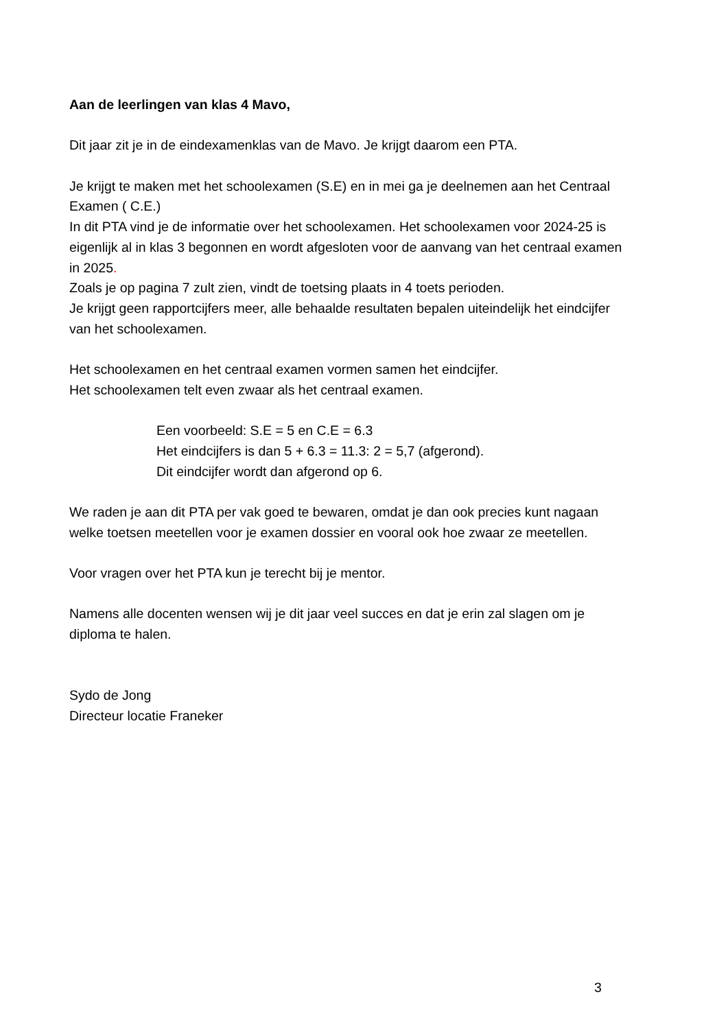Aan de leerlingen van klas 4 Mavo,
Dit jaar zit je in de eindexamenklas van de Mavo. Je krijgt daarom een PTA.
Je krijgt te maken met het schoolexamen (S.E) en in mei ga je deelnemen aan het Centraal Examen ( C.E.)
In dit PTA vind je de informatie over het schoolexamen. Het schoolexamen voor 2024-25 is eigenlijk al in klas 3 begonnen en wordt afgesloten voor de aanvang van het centraal examen in 2025.
Zoals je op pagina 7 zult zien, vindt de toetsing plaats in 4 toets perioden.
Je krijgt geen rapportcijfers meer, alle behaalde resultaten bepalen uiteindelijk het eindcijfer van het schoolexamen.
Het schoolexamen en het centraal examen vormen samen het eindcijfer.
Het schoolexamen telt even zwaar als het centraal examen.
Een voorbeeld: S.E = 5 en C.E = 6.3
Het eindcijfers is dan 5 + 6.3 = 11.3: 2 = 5,7 (afgerond).
Dit eindcijfer wordt dan afgerond op 6.
We raden je aan dit PTA per vak goed te bewaren, omdat je dan ook precies kunt nagaan welke toetsen meetellen voor je examen dossier en vooral ook hoe zwaar ze meetellen.
Voor vragen over het PTA kun je terecht bij je mentor.
Namens alle docenten wensen wij je dit jaar veel succes en dat je erin zal slagen om je diploma te halen.
Sydo de Jong
Directeur locatie Franeker
3